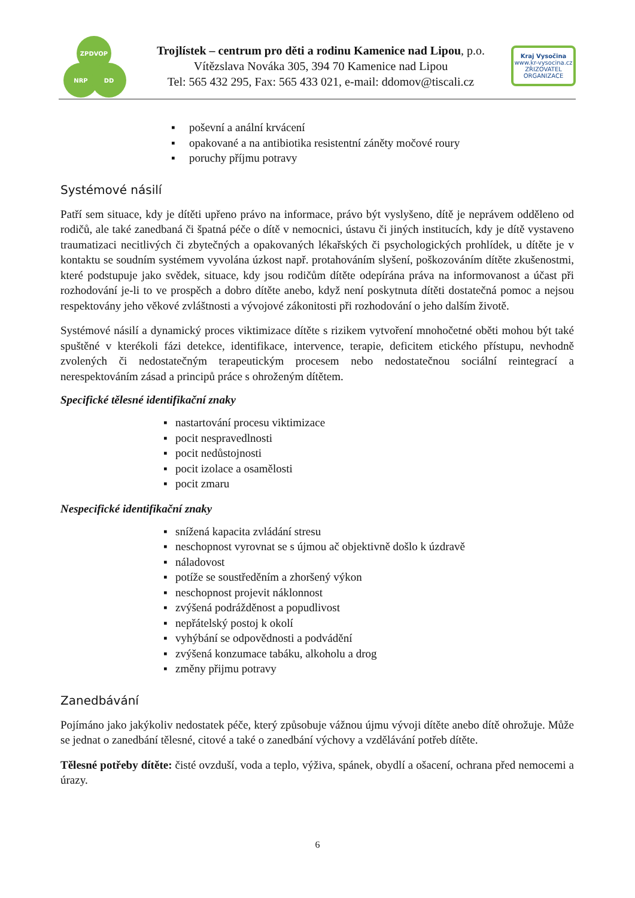ZPDVOP
NRP DD
Trojlístek – centrum pro děti a rodinu Kamenice nad Lipou, p.o.
Vítězslava Nováka 305, 394 70 Kamenice nad Lipou
Tel: 565 432 295, Fax: 565 433 021, e-mail: ddomov@tiscali.cz
Kraj Vysočina
www.kr-vysocina.cz
ZŘIZOVATEL ORGANIZACE
▪ poševní a anální krvácení
▪ opakované a na antibiotika resistentní záněty močové roury
▪ poruchy příjmu potravy
Systémové násilí
Patří sem situace, kdy je dítěti upřeno právo na informace, právo být vyslyšeno, dítě je neprávem odděleno od rodičů, ale také zanedbaná či špatná péče o dítě v nemocnici, ústavu či jiných institucích, kdy je dítě vystaveno traumatizaci necitlivých či zbytečných a opakovaných lékařských či psychologických prohlídek, u dítěte je v kontaktu se soudním systémem vyvolána úzkost např. protahováním slyšení, poškozováním dítěte zkušenostmi, které podstupuje jako svědek, situace, kdy jsou rodičům dítěte odepírána práva na informovanost a účast při rozhodování je-li to ve prospěch a dobro dítěte anebo, když není poskytnuta dítěti dostatečná pomoc a nejsou respektovány jeho věkové zvláštnosti a vývojové zákonitosti při rozhodování o jeho dalším životě.
Systémové násilí a dynamický proces viktimizace dítěte s rizikem vytvoření mnohočetné oběti mohou být také spuštěné v kterékoli fázi detekce, identifikace, intervence, terapie, deficitem etického přístupu, nevhodně zvolených či nedostatečným terapeutickým procesem nebo nedostatečnou sociální reintegrací a nerespektováním zásad a principů práce s ohroženým dítětem.
Specifické tělesné identifikační znaky
▪ nastartování procesu viktimizace
▪ pocit nespravedlnosti
▪ pocit nedůstojnosti
▪ pocit izolace a osamělosti
▪ pocit zmaru
Nespecifické identifikační znaky
▪ snížená kapacita zvládání stresu
▪ neschopnost vyrovnat se s újmou ač objektivně došlo k úzdravě
▪ náladovost
▪ potíže se soustředěním a zhoršený výkon
▪ neschopnost projevit náklonnost
▪ zvýšená podrážděnost a popudlivost
▪ nepřátelský postoj k okolí
▪ vyhýbání se odpovědnosti a podvádění
▪ zvýšená konzumace tabáku, alkoholu a drog
▪ změny přijmu potravy
Zanedbávání
Pojímáno jako jakýkoliv nedostatek péče, který způsobuje vážnou újmu vývoji dítěte anebo dítě ohrožuje. Může se jednat o zanedbání tělesné, citové a také o zanedbání výchovy a vzdělávání potřeb dítěte.
Tělesné potřeby dítěte: čisté ovzduší, voda a teplo, výživa, spánek, obydlí a ošacení, ochrana před nemocemi a úrazy.
6